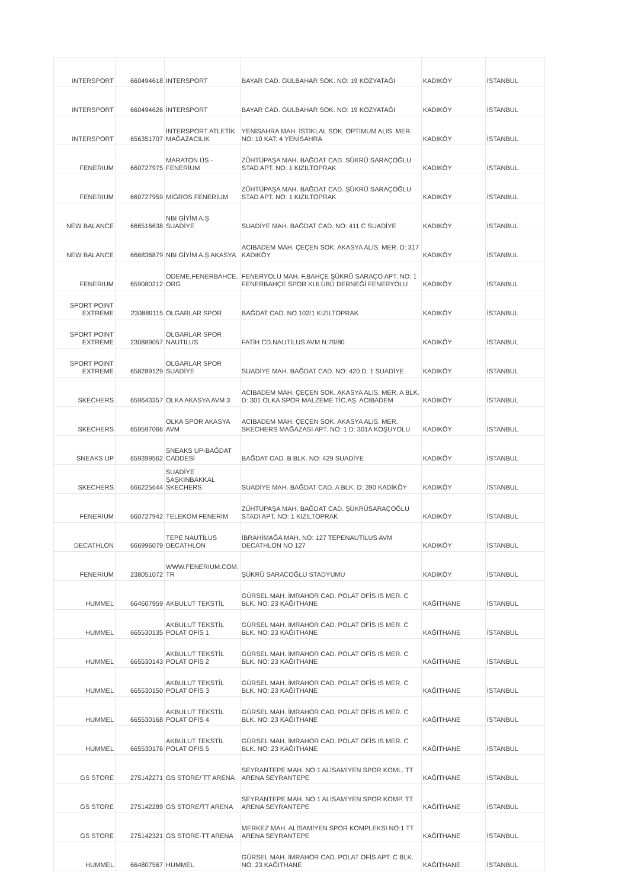| INTERSPORT | 660494618 | INTERSPORT | BAYAR CAD. GÜLBAHAR SOK. NO: 19 KOZYATAĞI | KADIKÖY | İSTANBUL |
| INTERSPORT | 660494626 | İNTERSPORT | BAYAR CAD. GÜLBAHAR SOK. NO: 19 KOZYATAĞI | KADIKÖY | İSTANBUL |
| INTERSPORT | 656351707 | İNTERSPORT ATLETİK MAĞAZACILIK | YENİSAHRA MAH. İSTİKLAL SOK. OPTİMUM ALIS. MER. NO: 10 KAT: 4 YENİSAHRA | KADIKÖY | İSTANBUL |
| FENERIUM | 660727975 | MARATON ÜS - FENERİUM | ZÜHTÜPAŞA MAH. BAĞDAT CAD. SÜKRÜ SARAÇOĞLU STAD APT. NO: 1 KIZILTOPRAK | KADIKÖY | İSTANBUL |
| FENERIUM | 660727959 | MİGROS FENERİUM | ZÜHTÜPAŞA MAH. BAĞDAT CAD. ŞÜKRÜ SARAÇOĞLU STAD APT. NO: 1 KIZILTOPRAK | KADIKÖY | İSTANBUL |
| NEW BALANCE | 666516638 | NBI GİYİM A.Ş SUADİYE | SUADİYE MAH. BAĞDAT CAD. NO: 411 C SUADİYE | KADIKÖY | İSTANBUL |
| NEW BALANCE | 666836879 | NBI GİYİM A.Ş AKASYA | ACIBADEM MAH. ÇEÇEN SOK. AKASYA ALIS. MER. D: 317 KADIKÖY | KADIKÖY | İSTANBUL |
| FENERIUM | 659080212 | ODEME.FENERBAHCE. ORG | FENERYOLU MAH. F.BAHÇE ŞÜKRÜ SARAÇO APT. NO: 1 FENERBAHÇE SPOR KULÜBÜ DERNEĞİ FENERYOLU | KADIKÖY | İSTANBUL |
| SPORT POINT EXTREME | 230889115 | OLGARLAR SPOR | BAĞDAT CAD. NO.102/1 KIZILTOPRAK | KADIKÖY | İSTANBUL |
| SPORT POINT EXTREME | 230889057 | OLGARLAR SPOR NAUTILUS | FATİH CD.NAUTİLUS AVM N:79/80 | KADIKÖY | İSTANBUL |
| SPORT POINT EXTREME | 658289129 | OLGARLAR SPOR SUADİYE | SUADİYE MAH. BAĞDAT CAD. NO: 420 D: 1 SUADİYE | KADIKÖY | İSTANBUL |
| SKECHERS | 659643357 | OLKA AKASYA AVM 3 | ACIBADEM MAH. ÇEÇEN SOK. AKASYA ALIS. MER. A BLK. D: 301 OLKA SPOR MALZEME TİC.AŞ. ACIBADEM | KADIKÖY | İSTANBUL |
| SKECHERS | 659597066 | OLKA SPOR AKASYA AVM | ACIBADEM MAH. ÇEÇEN SOK. AKASYA ALIS. MER. SKECHERS MAĞAZASI APT. NO: 1 D: 301A KOŞUYOLU | KADIKÖY | İSTANBUL |
| SNEAKS UP | 659399562 | SNEAKS UP-BAĞDAT CADDESİ | BAĞDAT CAD. B BLK. NO: 429 SUADİYE | KADIKÖY | İSTANBUL |
| SKECHERS | 666225644 | SUADİYE ŞAŞKINBAKKAL SKECHERS | SUADİYE MAH. BAĞDAT CAD. A BLK. D: 390 KADİKÖY | KADIKÖY | İSTANBUL |
| FENERIUM | 660727942 | TELEKOM FENERİM | ZÜHTÜPAŞA MAH. BAĞDAT CAD. ŞÜKRÜSARAÇOĞLU STADI APT. NO: 1 KIZILTOPRAK | KADIKÖY | İSTANBUL |
| DECATHLON | 666996079 | TEPE NAUTİLUS DECATHLON | İBRAHİMAĞA MAH. NO: 127 TEPENAUTİLUS AVM DECATHLON NO 127 | KADIKÖY | İSTANBUL |
| FENERIUM | 238051072 | WWW.FENERIUM.COM. TR | ŞÜKRÜ SARACOĞLU STADYUMU | KADIKÖY | İSTANBUL |
| HUMMEL | 664607959 | AKBULUT TEKSTİL | GÜRSEL MAH. İMRAHOR CAD. POLAT OFİS IS MER. C BLK. NO: 23 KAĞITHANE | KAĞITHANE | İSTANBUL |
| HUMMEL | 665530135 | AKBULUT TEKSTİL POLAT OFİS 1 | GÜRSEL MAH. İMRAHOR CAD. POLAT OFİS IS MER. C BLK. NO: 23 KAĞITHANE | KAĞITHANE | İSTANBUL |
| HUMMEL | 665530143 | AKBULUT TEKSTİL POLAT OFİS 2 | GÜRSEL MAH. İMRAHOR CAD. POLAT OFİS IS MER. C BLK. NO: 23 KAĞITHANE | KAĞITHANE | İSTANBUL |
| HUMMEL | 665530150 | AKBULUT TEKSTİL POLAT OFİS 3 | GÜRSEL MAH. İMRAHOR CAD. POLAT OFİS IS MER. C BLK. NO: 23 KAĞITHANE | KAĞITHANE | İSTANBUL |
| HUMMEL | 665530168 | AKBULUT TEKSTİL POLAT OFİS 4 | GÜRSEL MAH. İMRAHOR CAD. POLAT OFİS IS MER. C BLK. NO: 23 KAĞITHANE | KAĞITHANE | İSTANBUL |
| HUMMEL | 665530176 | AKBULUT TEKSTİL POLAT OFİS 5 | GÜRSEL MAH. İMRAHOR CAD. POLAT OFİS IS MER. C BLK. NO: 23 KAĞITHANE | KAĞITHANE | İSTANBUL |
| GS STORE | 275142271 | GS STORE/ TT ARENA | SEYRANTEPE MAH. NO:1 ALİSAMİYEN SPOR KOML. TT ARENA SEYRANTEPE | KAĞITHANE | İSTANBUL |
| GS STORE | 275142289 | GS STORE/TT ARENA | SEYRANTEPE MAH. NO:1 ALİSAMİYEN SPOR KOMP. TT ARENA SEYRANTEPE | KAĞITHANE | İSTANBUL |
| GS STORE | 275142321 | GS STORE-TT ARENA | MERKEZ MAH. ALİSAMİYEN SPOR KOMPLEKSI NO:1 TT ARENA SEYRANTEPE | KAĞITHANE | İSTANBUL |
| HUMMEL | 664807567 | HUMMEL | GÜRSEL MAH. İMRAHOR CAD. POLAT OFİS APT. C BLK. NO: 23 KAĞITHANE | KAĞITHANE | İSTANBUL |